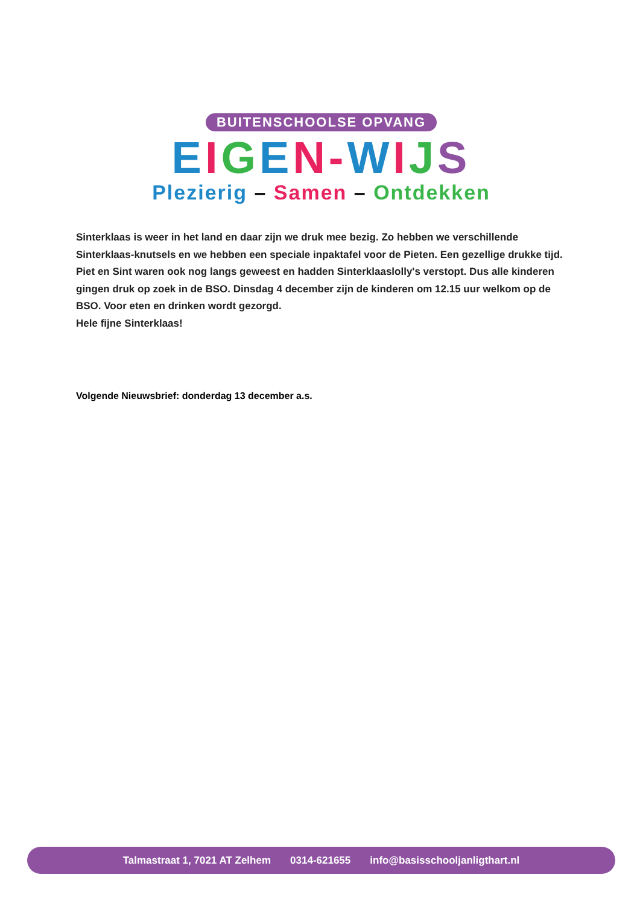BUITENSCHOOLSE OPVANG
EIGEN-WIJS
Plezierig – Samen – Ontdekken
Sinterklaas is weer in het land en daar zijn we druk mee bezig. Zo hebben we verschillende Sinterklaas-knutsels en we hebben een speciale inpaktafel voor de Pieten. Een gezellige drukke tijd. Piet en Sint waren ook nog langs geweest en hadden Sinterklaaslolly's verstopt. Dus alle kinderen gingen druk op zoek in de BSO. Dinsdag 4 december zijn de kinderen om 12.15 uur welkom op de BSO. Voor eten en drinken wordt gezorgd.
Hele fijne Sinterklaas!
Volgende Nieuwsbrief: donderdag 13 december a.s.
Talmastraat 1, 7021 AT Zelhem 0314-621655 info@basisschooljanligthart.nl